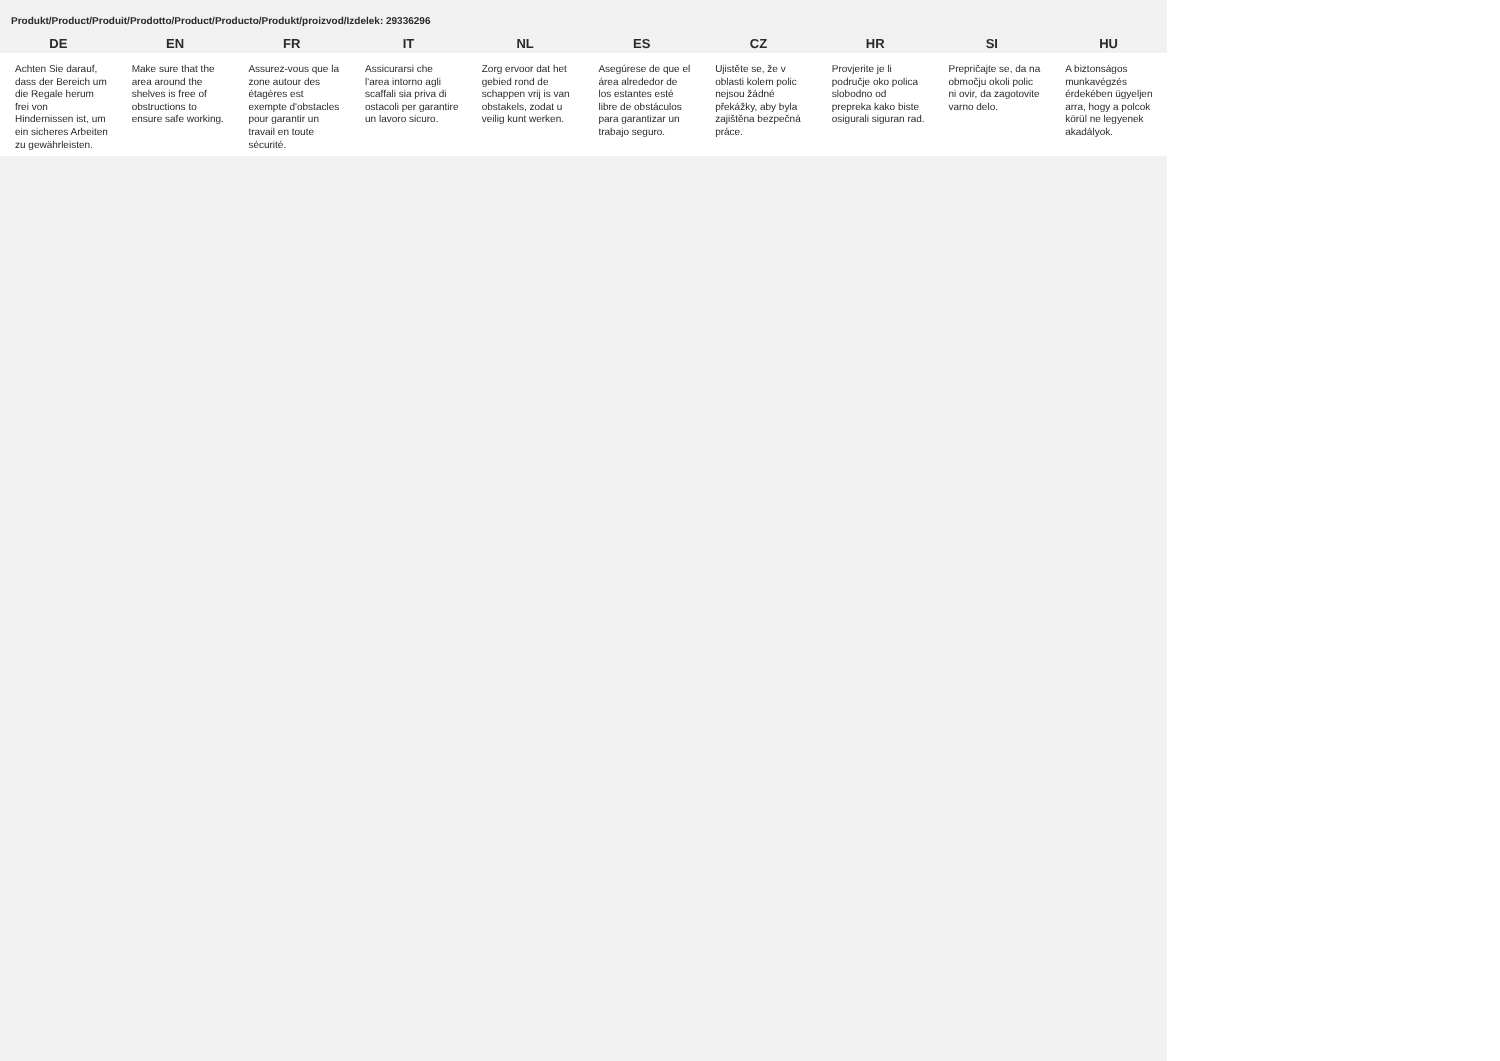Produkt/Product/Produit/Prodotto/Product/Producto/Produkt/proizvod/Izdelek: 29336296
| DE | EN | FR | IT | NL | ES | CZ | HR | SI | HU |
| --- | --- | --- | --- | --- | --- | --- | --- | --- | --- |
| Achten Sie darauf, dass der Bereich um die Regale herum frei von Hindernissen ist, um ein sicheres Arbeiten zu gewährleisten. | Make sure that the area around the shelves is free of obstructions to ensure safe working. | Assurez-vous que la zone autour des étagères est exempte d'obstacles pour garantir un travail en toute sécurité. | Assicurarsi che l'area intorno agli scaffali sia priva di ostacoli per garantire un lavoro sicuro. | Zorg ervoor dat het gebied rond de schappen vrij is van obstakels, zodat u veilig kunt werken. | Asegúrese de que el área alrededor de los estantes esté libre de obstáculos para garantizar un trabajo seguro. | Ujistěte se, že v oblasti kolem polic nejsou žádné překážky, aby byla zajištěna bezpečná práce. | Provjerite je li područje oko polica slobodno od prepreka kako biste osigurali siguran rad. | Prepričajte se, da na območju okoli polic ni ovir, da zagotovite varno delo. | A biztonságos munkavégzés érdekében ügyeljen arra, hogy a polcok körül ne legyenek akadályok. |